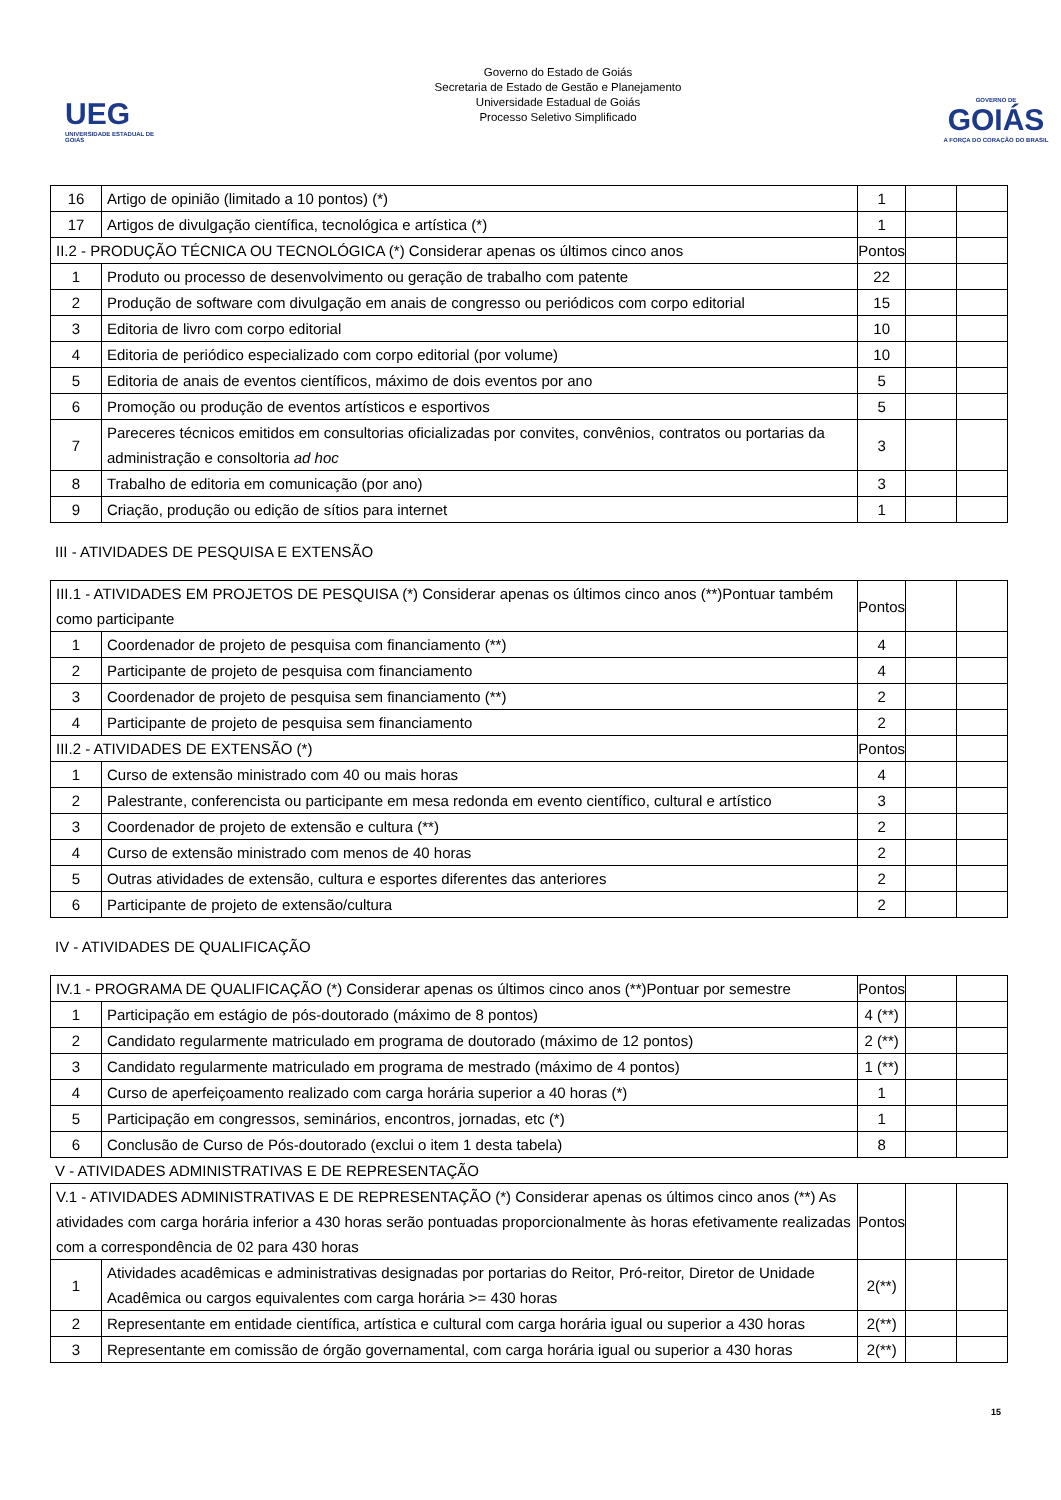UEG
UNIVERSIDADE ESTADUAL DE GOIÁS
Governo do Estado de Goiás
Secretaria de Estado de Gestão e Planejamento
Universidade Estadual de Goiás
Processo Seletivo Simplificado
GOVERNO DE
GOIÁS
A FORÇA DO CORAÇÃO DO BRASIL
| 16 | Artigo de opinião (limitado a 10 pontos) (*) | 1 | | |
| 17 | Artigos de divulgação científica, tecnológica e artística (*) | 1 | | |
| II.2 - PRODUÇÃO TÉCNICA OU TECNOLÓGICA (*) Considerar apenas os últimos cinco anos | | Pontos | | |
| 1 | Produto ou processo de desenvolvimento ou geração de trabalho com patente | 22 | | |
| 2 | Produção de software com divulgação em anais de congresso ou periódicos com corpo editorial | 15 | | |
| 3 | Editoria de livro com corpo editorial | 10 | | |
| 4 | Editoria de periódico especializado com corpo editorial (por volume) | 10 | | |
| 5 | Editoria de anais de eventos científicos, máximo de dois eventos por ano | 5 | | |
| 6 | Promoção ou produção de eventos artísticos e esportivos | 5 | | |
| 7 | Pareceres técnicos emitidos em consultorias oficializadas por convites, convênios, contratos ou portarias da administração e consoltoria ad hoc | 3 | | |
| 8 | Trabalho de editoria em comunicação (por ano) | 3 | | |
| 9 | Criação, produção ou edição de sítios para internet | 1 | | |
III - ATIVIDADES DE PESQUISA E EXTENSÃO
| III.1 - ATIVIDADES EM PROJETOS DE PESQUISA (*) Considerar apenas os últimos cinco anos (**)Pontuar também como participante | | Pontos | | |
| 1 | Coordenador de projeto de pesquisa com financiamento (**) | 4 | | |
| 2 | Participante de projeto de pesquisa com financiamento | 4 | | |
| 3 | Coordenador de projeto de pesquisa sem financiamento (**) | 2 | | |
| 4 | Participante de projeto de pesquisa sem financiamento | 2 | | |
| III.2 - ATIVIDADES DE EXTENSÃO (*) | | Pontos | | |
| 1 | Curso de extensão ministrado com 40 ou mais horas | 4 | | |
| 2 | Palestrante, conferencista ou participante em mesa redonda em evento científico, cultural e artístico | 3 | | |
| 3 | Coordenador de projeto de extensão e cultura (**) | 2 | | |
| 4 | Curso de extensão ministrado com menos de 40 horas | 2 | | |
| 5 | Outras atividades de extensão, cultura e esportes diferentes das anteriores | 2 | | |
| 6 | Participante de projeto de extensão/cultura | 2 | | |
IV - ATIVIDADES DE QUALIFICAÇÃO
| IV.1 - PROGRAMA DE QUALIFICAÇÃO (*) Considerar apenas os últimos cinco anos (**)Pontuar por semestre | | Pontos | | |
| 1 | Participação em estágio de pós-doutorado (máximo de 8 pontos) | 4 (**) | | |
| 2 | Candidato regularmente matriculado em programa de doutorado (máximo de 12 pontos) | 2 (**) | | |
| 3 | Candidato regularmente matriculado em programa de mestrado (máximo de 4 pontos) | 1 (**) | | |
| 4 | Curso de aperfeiçoamento realizado com carga horária superior a 40 horas (*) | 1 | | |
| 5 | Participação em congressos, seminários, encontros, jornadas, etc (*) | 1 | | |
| 6 | Conclusão de Curso de Pós-doutorado (exclui o item 1 desta tabela) | 8 | | |
V - ATIVIDADES ADMINISTRATIVAS E DE REPRESENTAÇÃO
| V.1 - ATIVIDADES ADMINISTRATIVAS E DE REPRESENTAÇÃO (*) Considerar apenas os últimos cinco anos (**) As atividades com carga horária inferior a 430 horas serão pontuadas proporcionalmente às horas efetivamente realizadas com a correspondência de 02 para 430 horas | | Pontos | | |
| 1 | Atividades acadêmicas e administrativas designadas por portarias do Reitor, Pró-reitor, Diretor de Unidade Acadêmica ou cargos equivalentes com carga horária >= 430 horas | 2(**) | | |
| 2 | Representante em entidade científica, artística e cultural com carga horária igual ou superior a 430 horas | 2(**) | | |
| 3 | Representante em comissão de órgão governamental, com carga horária igual ou superior a 430 horas | 2(**) | | |
15